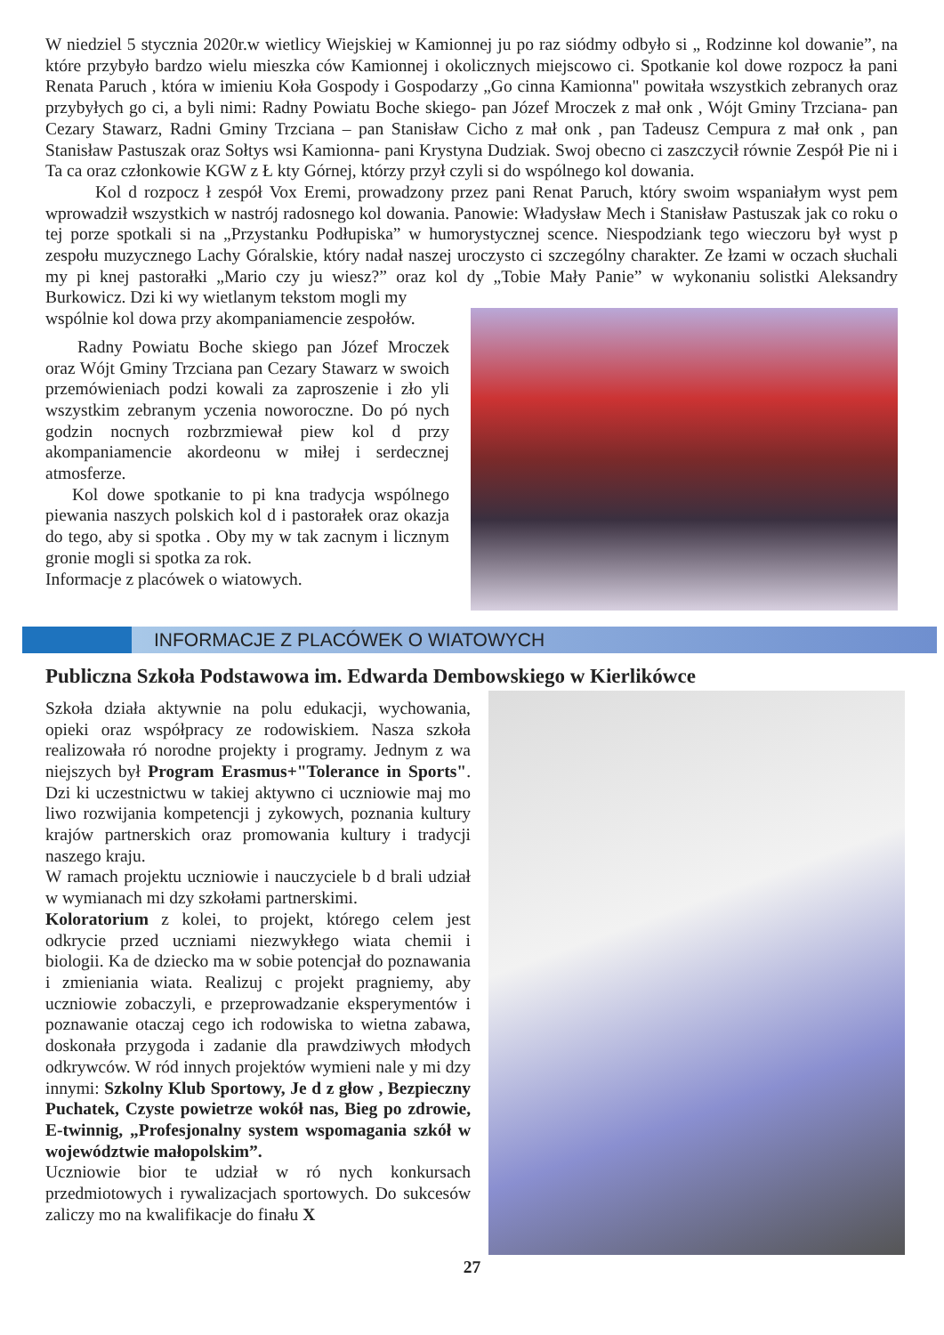W niedziel 5 stycznia 2020r.w wietlicy Wiejskiej w Kamionnej ju po raz siódmy odbyło si „ Rodzinne kol dowanie”, na które przybyło bardzo wielu mieszka ców Kamionnej i okolicznych miejscowo ci. Spotkanie kol dowe rozpocz ła pani Renata Paruch , która w imieniu Koła Gospody i Gospodarzy „Go cinna Kamionna" powitała wszystkich zebranych oraz przybyłych go ci, a byli nimi: Radny Powiatu Boche skiego- pan Józef Mroczek z mał onk , Wójt Gminy Trzciana- pan Cezary Stawarz, Radni Gminy Trzciana – pan Stanisław Cicho z mał onk , pan Tadeusz Cempura z mał onk , pan Stanisław Pastuszak oraz Sołtys wsi Kamionna- pani Krystyna Dudziak. Swoj obecno ci zaszczycił równie Zespół Pie ni i Ta ca oraz członkowie KGW z Ł kty Górnej, którzy przył czyli si do wspólnego kol dowania.
Kol d rozpocz ł zespół Vox Eremi, prowadzony przez pani Renat Paruch, który swoim wspaniałym wyst pem wprowadził wszystkich w nastrój radosnego kol dowania. Panowie: Władysław Mech i Stanisław Pastuszak jak co roku o tej porze spotkali si na „Przystanku Podłupiska” w humorystycznej scence. Niespodziank tego wieczoru był wyst p zespołu muzycznego Lachy Góralskie, który nadał naszej uroczysto ci szczególny charakter. Ze łzami w oczach słuchali my pi knej pastorałki „Mario czy ju wiesz?” oraz kol dy „Tobie Mały Panie” w wykonaniu solistki Aleksandry Burkowicz. Dzi ki wy wietlanym tekstom mogli my
wspólnie kol dowa przy akompaniamencie zespołów.
Radny Powiatu Boche skiego pan Józef Mroczek oraz Wójt Gminy Trzciana pan Cezary Stawarz w swoich przemówieniach podzi kowali za zaproszenie i zło yli wszystkim zebranym yczenia noworoczne. Do pó nych godzin nocnych rozbrzmiewał piew kol d przy akompaniamencie akordeonu w miłej i serdecznej atmosferze.
Kol dowe spotkanie to pi kna tradycja wspólnego piewania naszych polskich kol d i pastorałek oraz okazja do tego, aby si spotka . Oby my w tak zacnym i licznym gronie mogli si spotka za rok.
Informacje z placówek o wiatowych.
INFORMACJE Z PLACÓWEK O WIATOWYCH
Publiczna Szkoła Podstawowa im. Edwarda Dembowskiego w Kierlikówce
Szkoła działa aktywnie na polu edukacji, wychowania, opieki oraz współpracy ze rodowiskiem. Nasza szkoła realizowała ró norodne projekty i programy. Jednym z wa niejszych był Program Erasmus+"Tolerance in Sports". Dzi ki uczestnictwu w takiej aktywno ci uczniowie maj mo liwo rozwijania kompetencji j zykowych, poznania kultury krajów partnerskich oraz promowania kultury i tradycji naszego kraju.
W ramach projektu uczniowie i nauczyciele b d brali udział w wymianach mi dzy szkołami partnerskimi.
Koloratorium z kolei, to projekt, którego celem jest odkrycie przed uczniami niezwykłego wiata chemii i biologii. Ka de dziecko ma w sobie potencjał do poznawania i zmieniania wiata. Realizuj c projekt pragniemy, aby uczniowie zobaczyli, e przeprowadzanie eksperymentów i poznawanie otaczaj cego ich rodowiska to wietna zabawa, doskonała przygoda i zadanie dla prawdziwych młodych odkrywców. W ród innych projektów wymieni nale y mi dzy innymi: Szkolny Klub Sportowy, Je d z głow , Bezpieczny Puchatek, Czyste powietrze wokół nas, Bieg po zdrowie, E-twinnig, „Profesjonalny system wspomagania szkół w województwie małopolskim”.
Uczniowie bior te udział w ró nych konkursach przedmiotowych i rywalizacjach sportowych. Do sukcesów zaliczy mo na kwalifikacje do finału X
27